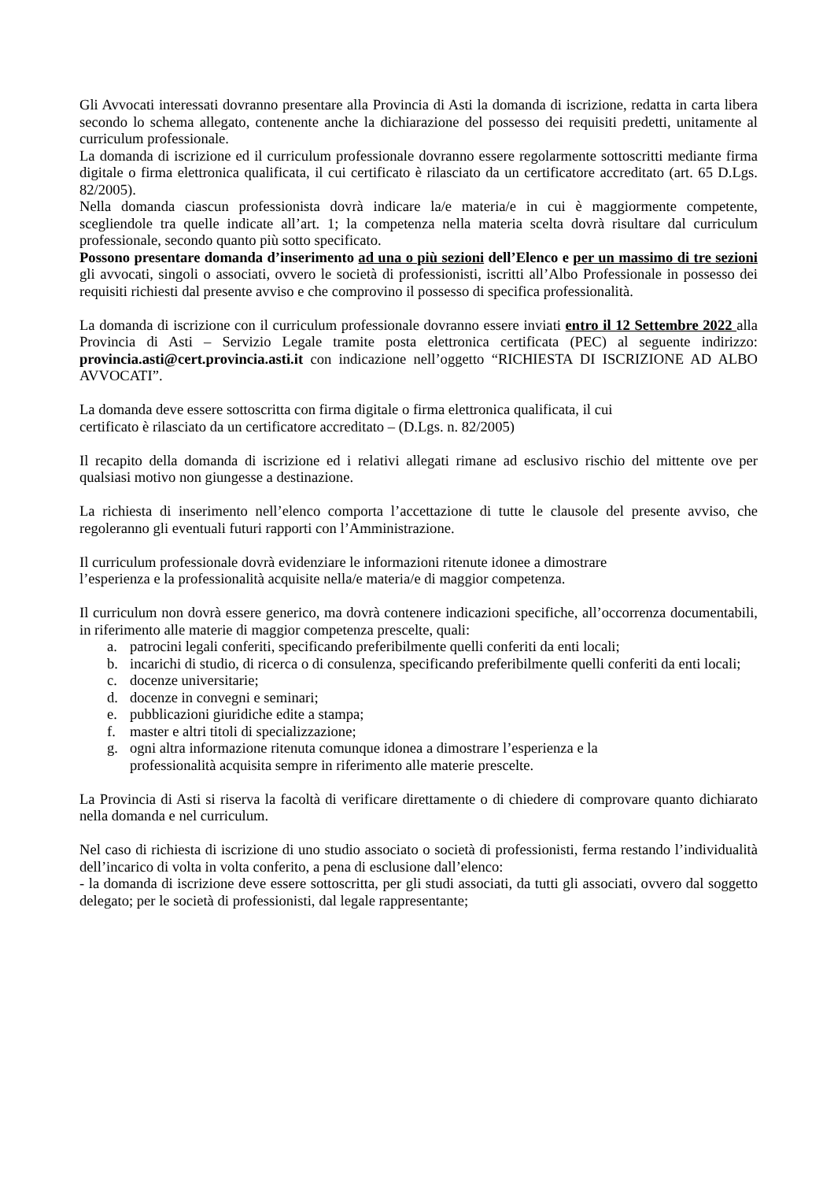Gli Avvocati interessati dovranno presentare alla Provincia di Asti la domanda di iscrizione, redatta in carta libera secondo lo schema allegato, contenente anche la dichiarazione del possesso dei requisiti predetti, unitamente al curriculum professionale.
La domanda di iscrizione ed il curriculum professionale dovranno essere regolarmente sottoscritti mediante firma digitale o firma elettronica qualificata, il cui certificato è rilasciato da un certificatore accreditato (art. 65 D.Lgs. 82/2005).
Nella domanda ciascun professionista dovrà indicare la/e materia/e in cui è maggiormente competente, scegliendole tra quelle indicate all’art. 1; la competenza nella materia scelta dovrà risultare dal curriculum professionale, secondo quanto più sotto specificato.
Possono presentare domanda d’inserimento ad una o più sezioni dell’Elenco e per un massimo di tre sezioni gli avvocati, singoli o associati, ovvero le società di professionisti, iscritti all’Albo Professionale in possesso dei requisiti richiesti dal presente avviso e che comprovino il possesso di specifica professionalità.
La domanda di iscrizione con il curriculum professionale dovranno essere inviati entro il 12 Settembre 2022 alla Provincia di Asti – Servizio Legale tramite posta elettronica certificata (PEC) al seguente indirizzo: provincia.asti@cert.provincia.asti.it con indicazione nell’oggetto “RICHIESTA DI ISCRIZIONE AD ALBO AVVOCATI”.
La domanda deve essere sottoscritta con firma digitale o firma elettronica qualificata, il cui
certificato è rilasciato da un certificatore accreditato – (D.Lgs. n. 82/2005)
Il recapito della domanda di iscrizione ed i relativi allegati rimane ad esclusivo rischio del mittente ove per qualsiasi motivo non giungesse a destinazione.
La richiesta di inserimento nell’elenco comporta l’accettazione di tutte le clausole del presente avviso, che regoleranno gli eventuali futuri rapporti con l’Amministrazione.
Il curriculum professionale dovrà evidenziare le informazioni ritenute idonee a dimostrare
l’esperienza e la professionalità acquisite nella/e materia/e di maggior competenza.
Il curriculum non dovrà essere generico, ma dovrà contenere indicazioni specifiche, all’occorrenza documentabili, in riferimento alle materie di maggior competenza prescelte, quali:
a. patrocini legali conferiti, specificando preferibilmente quelli conferiti da enti locali;
b. incarichi di studio, di ricerca o di consulenza, specificando preferibilmente quelli conferiti da enti locali;
c. docenze universitarie;
d. docenze in convegni e seminari;
e. pubblicazioni giuridiche edite a stampa;
f. master e altri titoli di specializzazione;
g. ogni altra informazione ritenuta comunque idonea a dimostrare l’esperienza e la
professionalità acquisita sempre in riferimento alle materie prescelte.
La Provincia di Asti si riserva la facoltà di verificare direttamente o di chiedere di comprovare quanto dichiarato nella domanda e nel curriculum.
Nel caso di richiesta di iscrizione di uno studio associato o società di professionisti, ferma restando l’individualità dell’incarico di volta in volta conferito, a pena di esclusione dall’elenco:
- la domanda di iscrizione deve essere sottoscritta, per gli studi associati, da tutti gli associati, ovvero dal soggetto delegato; per le società di professionisti, dal legale rappresentante;